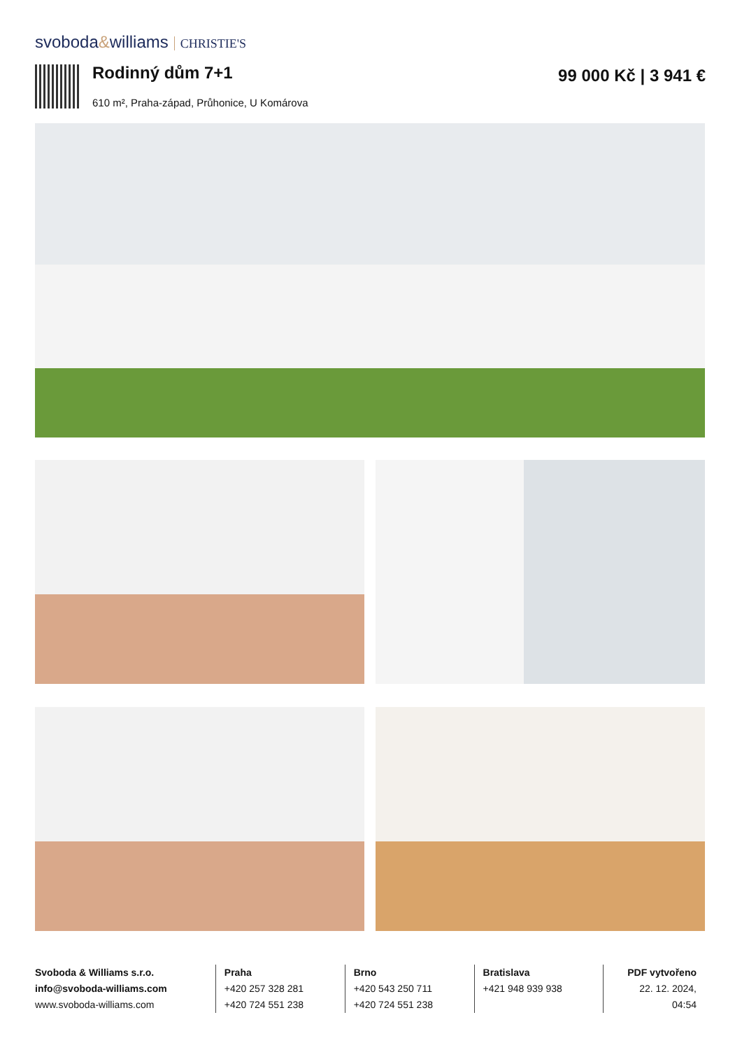svoboda&williams CHRISTIE'S
Rodinný dům 7+1 99 000 Kč | 3 941 €
610 m², Praha-západ, Průhonice, U Komárova
Svoboda & Williams s.r.o.
info@svoboda-williams.com
www.svoboda-williams.com
Praha
+420 257 328 281
+420 724 551 238
Brno
+420 543 250 711
+420 724 551 238
Bratislava
+421 948 939 938
PDF vytvořeno
22. 12. 2024, 04:54